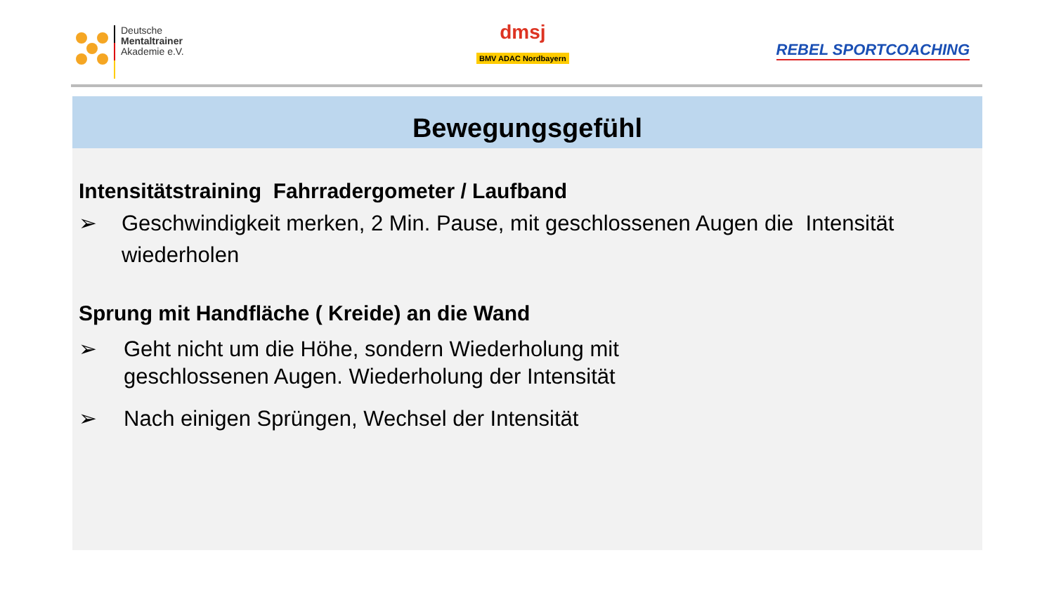Deutsche
Mentaltrainer
Akademie e.V.
dmsj
BMV ADAC Nordbayern
REBEL SPORTCOACHING
Bewegungsgefühl
Intensitätstraining Fahrradergometer / Laufband
➢ Geschwindigkeit merken, 2 Min. Pause, mit geschlossenen Augen die Intensität wiederholen
Sprung mit Handfläche ( Kreide) an die Wand
➢ Geht nicht um die Höhe, sondern Wiederholung mit
geschlossenen Augen. Wiederholung der Intensität
➢ Nach einigen Sprüngen, Wechsel der Intensität